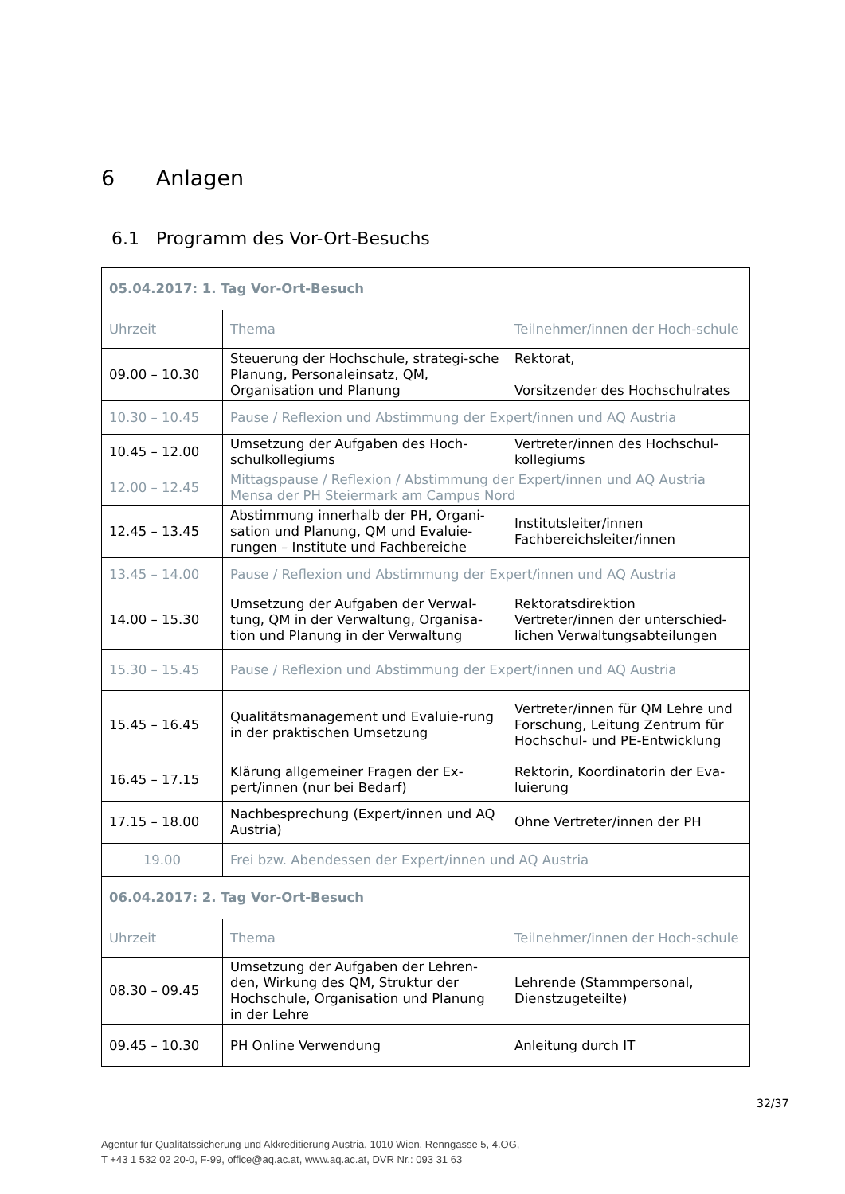6 Anlagen
6.1 Programm des Vor-Ort-Besuchs
| 05.04.2017: 1. Tag Vor-Ort-Besuch | | |
| --- | --- | --- |
| Uhrzeit | Thema | Teilnehmer/innen der Hoch-schule |
| 09.00 – 10.30 | Steuerung der Hochschule, strategi-sche Planung, Personaleinsatz, QM, Organisation und Planung | Rektorat, Vorsitzender des Hochschulrates |
| 10.30 – 10.45 | Pause / Reflexion und Abstimmung der Expert/innen und AQ Austria | |
| 10.45 – 12.00 | Umsetzung der Aufgaben des Hoch-schulkollegiums | Vertreter/innen des Hochschul-kollegiums |
| 12.00 – 12.45 | Mittagspause / Reflexion / Abstimmung der Expert/innen und AQ Austria Mensa der PH Steiermark am Campus Nord | |
| 12.45 – 13.45 | Abstimmung innerhalb der PH, Organi-sation und Planung, QM und Evaluie-rungen – Institute und Fachbereiche | Institutsleiter/innen Fachbereichsleiter/innen |
| 13.45 – 14.00 | Pause / Reflexion und Abstimmung der Expert/innen und AQ Austria | |
| 14.00 – 15.30 | Umsetzung der Aufgaben der Verwal-tung, QM in der Verwaltung, Organisa-tion und Planung in der Verwaltung | Rektoratsdirektion Vertreter/innen der unterschied-lichen Verwaltungsabteilungen |
| 15.30 – 15.45 | Pause / Reflexion und Abstimmung der Expert/innen und AQ Austria | |
| 15.45 – 16.45 | Qualitätsmanagement und Evaluie-rung in der praktischen Umsetzung | Vertreter/innen für QM Lehre und Forschung, Leitung Zentrum für Hochschul- und PE-Entwicklung |
| 16.45 – 17.15 | Klärung allgemeiner Fragen der Ex-pert/innen (nur bei Bedarf) | Rektorin, Koordinatorin der Eva-luierung |
| 17.15 – 18.00 | Nachbesprechung (Expert/innen und AQ Austria) | Ohne Vertreter/innen der PH |
| 19.00 | Frei bzw. Abendessen der Expert/innen und AQ Austria | |
| 06.04.2017: 2. Tag Vor-Ort-Besuch | | |
| Uhrzeit | Thema | Teilnehmer/innen der Hoch-schule |
| 08.30 – 09.45 | Umsetzung der Aufgaben der Lehren-den, Wirkung des QM, Struktur der Hochschule, Organisation und Planung in der Lehre | Lehrende (Stammpersonal, Dienstzugeteilte) |
| 09.45 – 10.30 | PH Online Verwendung | Anleitung durch IT |
32/37
Agentur für Qualitätssicherung und Akkreditierung Austria, 1010 Wien, Renngasse 5, 4.OG,
T +43 1 532 02 20-0, F-99, office@aq.ac.at, www.aq.ac.at, DVR Nr.: 093 31 63